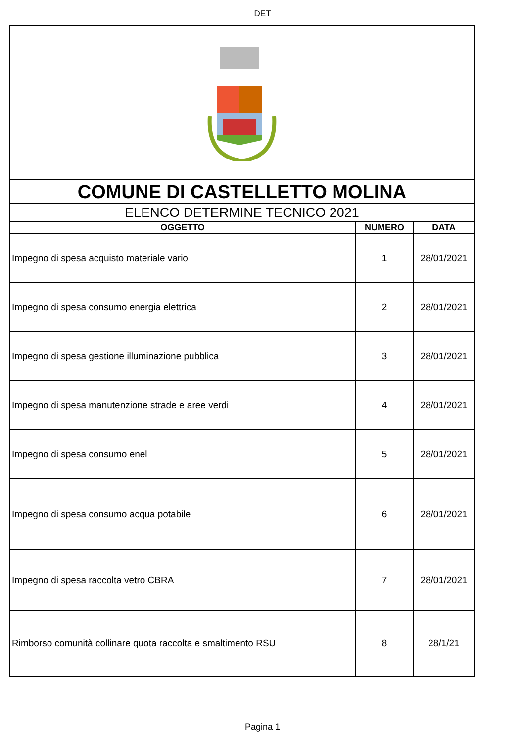DET
| COMUNE DI CASTELLETTO MOLINA | | |
| ELENCO DETERMINE TECNICO 2021 | | |
| OGGETTO | NUMERO | DATA |
| Impegno di spesa acquisto materiale vario | 1 | 28/01/2021 |
| Impegno di spesa consumo energia elettrica | 2 | 28/01/2021 |
| Impegno di spesa gestione illuminazione pubblica | 3 | 28/01/2021 |
| Impegno di spesa manutenzione strade e aree verdi | 4 | 28/01/2021 |
| Impegno di spesa consumo enel | 5 | 28/01/2021 |
| Impegno di spesa consumo acqua potabile | 6 | 28/01/2021 |
| Impegno di spesa raccolta vetro CBRA | 7 | 28/01/2021 |
| Rimborso comunità collinare quota raccolta e smaltimento RSU | 8 | 28/1/21 |
Pagina 1